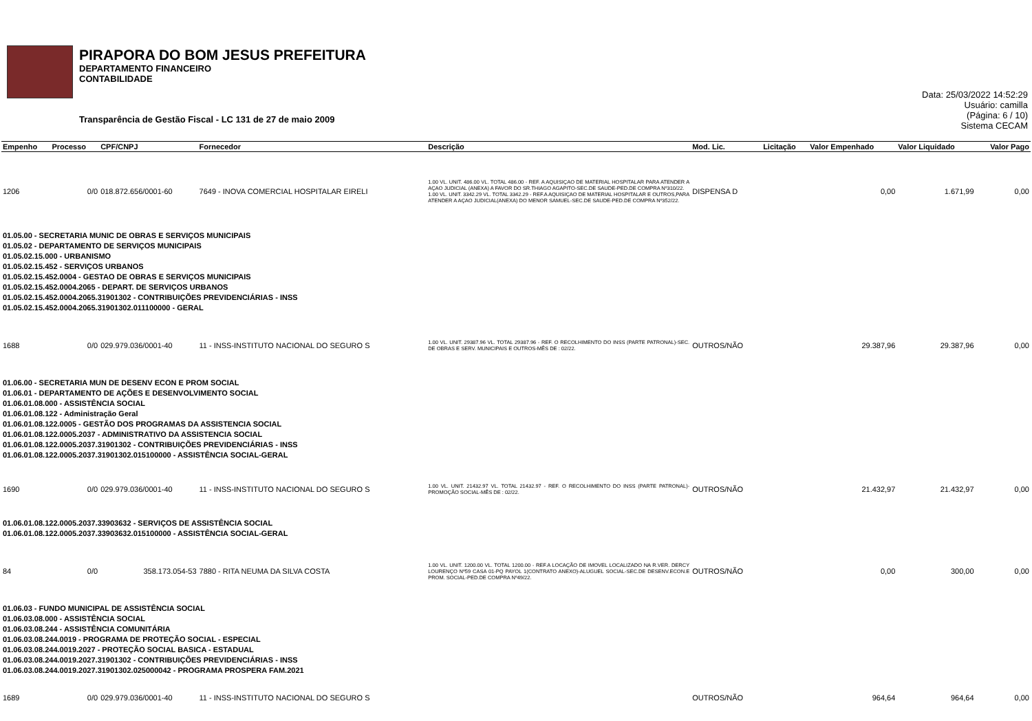PIRAPORA DO BOM JESUS PREFEITURA
DEPARTAMENTO FINANCEIRO
CONTABILIDADE
Transparência de Gestão Fiscal - LC 131 de 27 de maio 2009
Data: 25/03/2022 14:52:29
Usuário: camilla
(Página: 6 / 10)
Sistema CECAM
| Empenho | Processo | CPF/CNPJ | Fornecedor | Descrição | Mod. Lic. | Licitação | Valor Empenhado | Valor Liquidado | Valor Pago |
| --- | --- | --- | --- | --- | --- | --- | --- | --- | --- |
| 1206 | 0/0 | 018.872.656/0001-60 | 7649 - INOVA COMERCIAL HOSPITALAR EIRELI | 1.00 VL. UNIT. 486.00 VL. TOTAL 486.00 - REF. A AQUISIÇAO DE MATERIAL HOSPITALAR PARA ATENDER A AÇAO JUDICIAL (ANEXA) A FAVOR DO SR.THIAGO AGAPITO-SEC.DE SAUDE-PED.DE COMPRA Nº310/22. 1.00 VL. UNIT. 3342.29 VL. TOTAL 3342.29 - REF.A AQUISIÇAO DE MATERIAL HOSPITALAR E OUTROS,PARA ATENDER A AÇAO JUDICIAL(ANEXA) DO MENOR SAMUEL-SEC.DE SAUDE-PED.DE COMPRA Nº352/22. | DISPENSA D | | 0,00 | 1.671,99 | 0,00 |
| 01.05.00 - SECRETARIA MUNIC DE OBRAS E SERVIÇOS MUNICIPAIS 01.05.02 - DEPARTAMENTO DE SERVIÇOS MUNICIPAIS 01.05.02.15.000 - URBANISMO 01.05.02.15.452 - SERVIÇOS URBANOS 01.05.02.15.452.0004 - GESTAO DE OBRAS E SERVIÇOS MUNICIPAIS 01.05.02.15.452.0004.2065 - DEPART. DE SERVIÇOS URBANOS 01.05.02.15.452.0004.2065.31901302 - CONTRIBUIÇÕES PREVIDENCIÁRIAS - INSS 01.05.02.15.452.0004.2065.31901302.011100000 - GERAL | | | | | | | | | |
| 1688 | 0/0 | 029.979.036/0001-40 | 11 - INSS-INSTITUTO NACIONAL DO SEGURO S | 1.00 VL. UNIT. 29387.96 VL. TOTAL 29387.96 - REF. O RECOLHIMENTO DO INSS (PARTE PATRONAL)-SEC. DE OBRAS E SERV. MUNICIPAIS E OUTROS-MÊS DE : 02/22. | OUTROS/NÃO | | 29.387,96 | 29.387,96 | 0,00 |
| 01.06.00 - SECRETARIA MUN DE DESENV ECON E PROM SOCIAL 01.06.01 - DEPARTAMENTO DE AÇÕES E DESENVOLVIMENTO SOCIAL 01.06.01.08.000 - ASSISTÊNCIA SOCIAL 01.06.01.08.122 - Administração Geral 01.06.01.08.122.0005 - GESTÃO DOS PROGRAMAS DA ASSISTENCIA SOCIAL 01.06.01.08.122.0005.2037 - ADMINISTRATIVO DA ASSISTENCIA SOCIAL 01.06.01.08.122.0005.2037.31901302 - CONTRIBUIÇÕES PREVIDENCIÁRIAS - INSS 01.06.01.08.122.0005.2037.31901302.015100000 - ASSISTÊNCIA SOCIAL-GERAL | | | | | | | | | |
| 1690 | 0/0 | 029.979.036/0001-40 | 11 - INSS-INSTITUTO NACIONAL DO SEGURO S | 1.00 VL. UNIT. 21432.97 VL. TOTAL 21432.97 - REF. O RECOLHIMENTO DO INSS (PARTE PATRONAL)-PROMOÇÃO SOCIAL-MÊS DE : 02/22. | OUTROS/NÃO | | 21.432,97 | 21.432,97 | 0,00 |
| 01.06.01.08.122.0005.2037.33903632 - SERVIÇOS DE ASSISTÊNCIA SOCIAL 01.06.01.08.122.0005.2037.33903632.015100000 - ASSISTÊNCIA SOCIAL-GERAL | | | | | | | | | |
| 84 | 0/0 | 358.173.054-53 | 7880 - RITA NEUMA DA SILVA COSTA | 1.00 VL. UNIT. 1200.00 VL. TOTAL 1200.00 - REF.A LOCAÇÃO DE IMOVEL LOCALIZADO NA R.VER. DERCY LOURENÇO Nº59 CASA 01-PQ PAYOL 1(CONTRATO ANEXO)-ALUGUEL SOCIAL-SEC.DE DESENV.ECON.E PROM. SOCIAL-PED.DE COMPRA Nº49/22. | OUTROS/NÃO | | 0,00 | 300,00 | 0,00 |
| 01.06.03 - FUNDO MUNICIPAL DE ASSISTÊNCIA SOCIAL 01.06.03.08.000 - ASSISTÊNCIA SOCIAL 01.06.03.08.244 - ASSISTÊNCIA COMUNITÁRIA 01.06.03.08.244.0019 - PROGRAMA DE PROTEÇÃO SOCIAL - ESPECIAL 01.06.03.08.244.0019.2027 - PROTEÇÃO SOCIAL BASICA - ESTADUAL 01.06.03.08.244.0019.2027.31901302 - CONTRIBUIÇÕES PREVIDENCIÁRIAS - INSS 01.06.03.08.244.0019.2027.31901302.025000042 - PROGRAMA PROSPERA FAM.2021 | | | | | | | | | |
| 1689 | 0/0 | 029.979.036/0001-40 | 11 - INSS-INSTITUTO NACIONAL DO SEGURO S | | OUTROS/NÃO | | 964,64 | 964,64 | 0,00 |